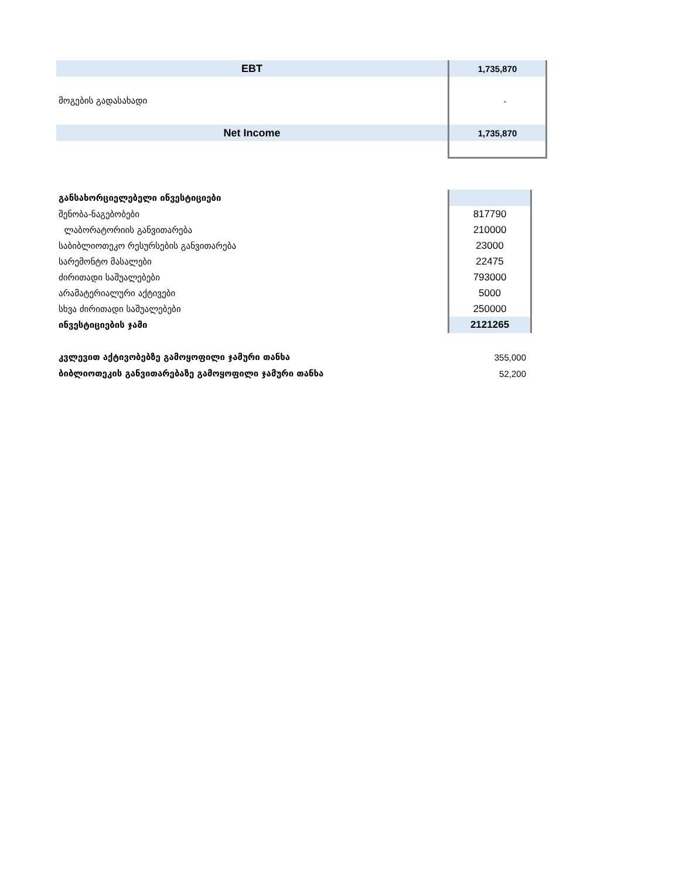| EBT | 1,735,870 |
| მოგების გადასახადი | - |
| Net Income | 1,735,870 |
| განსახორციელებელი ინვესტიციები | |
| შენობა-ნაგებობები | 817790 |
| ლაბორატორიის განვითარება | 210000 |
| საბიბლიოთეკო რესურსების განვითარება | 23000 |
| სარემონტო მასალები | 22475 |
| ძირითადი საშუალებები | 793000 |
| არამატერიალური აქტივები | 5000 |
| სხვა ძირითადი საშუალებები | 250000 |
| ინვესტიციების ჯამი | 2121265 |
| კვლევით აქტივობებზე გამოყოფილი ჯამური თანხა | 355,000 |
| ბიბლიოთეკის განვითარებაზე გამოყოფილი ჯამური თანხა | 52,200 |